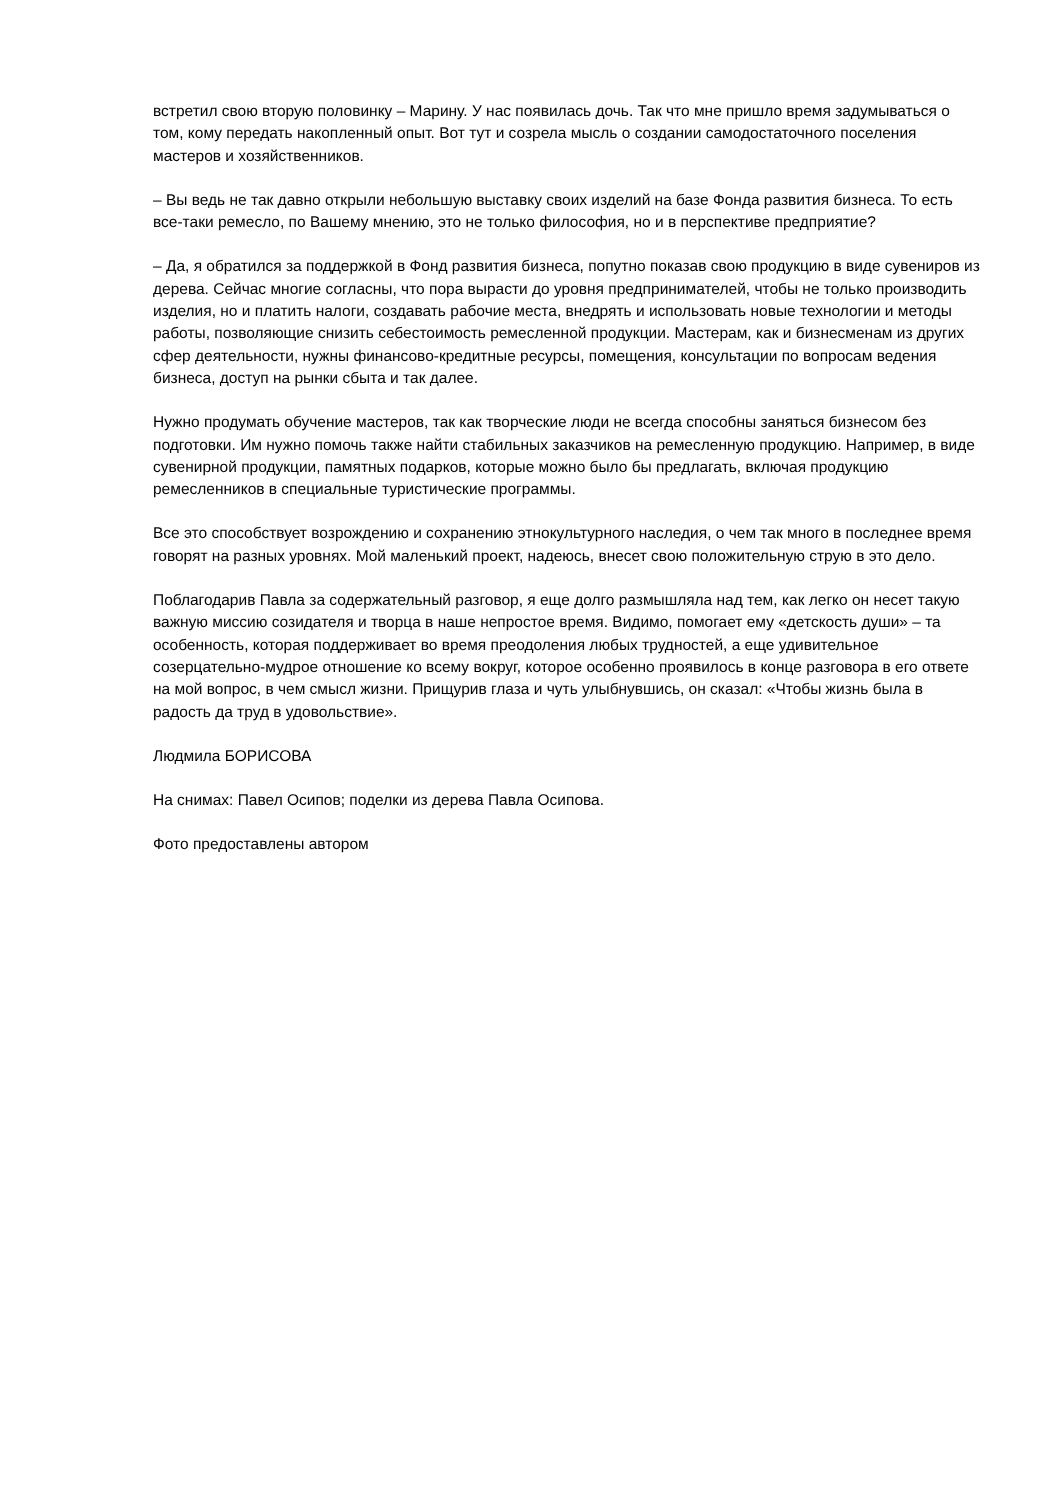встретил свою вторую половинку – Марину. У нас появилась дочь. Так что мне пришло время задумываться о том, кому передать накопленный опыт. Вот тут и созрела мысль о создании самодостаточного поселения мастеров и хозяйственников.
– Вы ведь не так давно открыли небольшую выставку своих изделий на базе Фонда развития бизнеса. То есть все-таки ремесло, по Вашему мнению, это не только философия, но и в перспективе предприятие?
– Да, я обратился за поддержкой в Фонд развития бизнеса, попутно показав свою продукцию в виде сувениров из дерева. Сейчас многие согласны, что пора вырасти до уровня предпринимателей, чтобы не только производить изделия, но и платить налоги, создавать рабочие места, внедрять и использовать новые технологии и методы работы, позволяющие снизить себестоимость ремесленной продукции. Мастерам, как и бизнесменам из других сфер деятельности, нужны финансово-кредитные ресурсы, помещения, консультации по вопросам ведения бизнеса, доступ на рынки сбыта и так далее.
Нужно продумать обучение мастеров, так как творческие люди не всегда способны заняться бизнесом без подготовки. Им нужно помочь также найти стабильных заказчиков на ремесленную продукцию. Например, в виде сувенирной продукции, памятных подарков, которые можно было бы предлагать, включая продукцию ремесленников в специальные туристические программы.
Все это способствует возрождению и сохранению этнокультурного наследия, о чем так много в последнее время говорят на разных уровнях. Мой маленький проект, надеюсь, внесет свою положительную струю в это дело.
Поблагодарив Павла за содержательный разговор, я еще долго размышляла над тем, как легко он несет такую важную миссию созидателя и творца в наше непростое время. Видимо, помогает ему «детскость души» – та особенность, которая поддерживает во время преодоления любых трудностей, а еще удивительное созерцательно-мудрое отношение ко всему вокруг, которое особенно проявилось в конце разговора в его ответе на мой вопрос, в чем смысл жизни. Прищурив глаза и чуть улыбнувшись, он сказал: «Чтобы жизнь была в радость да труд в удовольствие».
Людмила БОРИСОВА
На снимах: Павел Осипов; поделки из дерева Павла Осипова.
Фото предоставлены автором